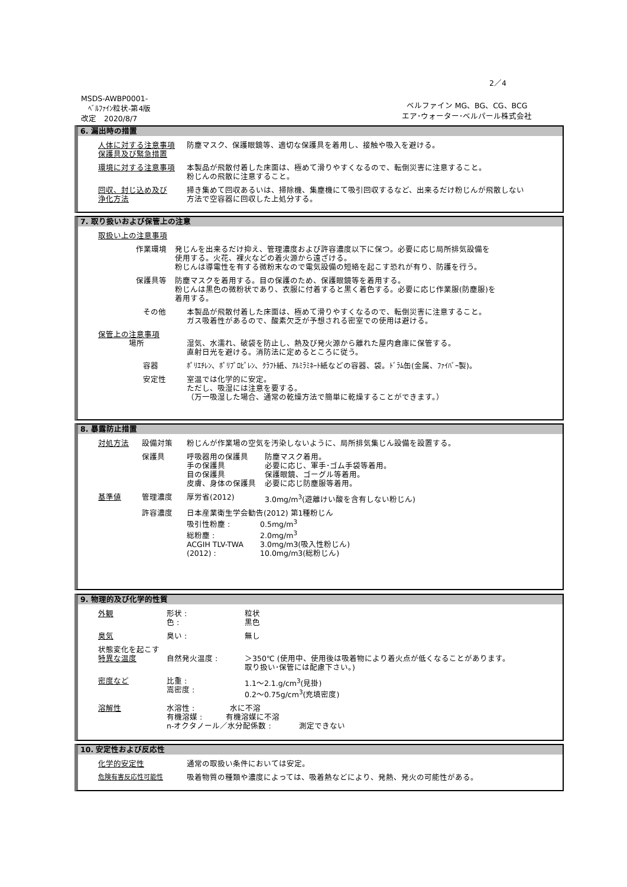2／4
MSDS-AWBP0001-
ﾍﾞﾙﾌｧｲﾝ粒状-第4版
改定　2020/8/7
ベルファイン MG、BG、CG、BCG
エア･ウォーター･ベルパール株式会社
6. 漏出時の措置
人体に対する注意事項
保護具及び緊急措置
防塵マスク、保護眼鏡等、適切な保護具を着用し、接触や吸入を避ける。
環境に対する注意事項 本製品が飛散付着した床面は、極めて滑りやすくなるので、転倒災害に注意すること。
粉じんの飛散に注意すること。
回収、封じ込め及び
浄化方法
掃き集めて回収あるいは、掃除機、集塵機にて吸引回収するなど、出来るだけ粉じんが飛散しない
方法で空容器に回収した上処分する。
7. 取り扱いおよび保管上の注意
取扱い上の注意事項
作業環境 発じんを出来るだけ抑え、管理濃度および許容濃度以下に保つ。必要に応じ局所排気設備を
使用する。火花、裸火などの着火源から遠ざける。
粉じんは導電性を有する微粉末なので電気設備の短絡を起こす恐れが有り、防護を行う。
保護具等 防塵マスクを着用する。目の保護のため、保護眼鏡等を着用する。
粉じんは黒色の微粉状であり、衣服に付着すると黒く着色する。必要に応じ作業服(防塵服)を
着用する。
その他 本製品が飛散付着した床面は、極めて滑りやすくなるので、転倒災害に注意すること。
ガス吸着性があるので、酸素欠乏が予想される密室での使用は避ける。
保管上の注意事項
場所
湿気、水濡れ、破袋を防止し、熱及び発火源から離れた屋内倉庫に保管する。
直射日光を避ける。消防法に定めるところに従う。
容器 ﾎﾟﾘｴﾁﾚﾝ、ﾎﾟﾘﾌﾟﾛﾋﾟﾚﾝ、ｸﾗﾌﾄ紙、ｱﾙﾐﾗﾐﾈｰﾄ紙などの容器、袋。ﾄﾞﾗﾑ缶(金属、ﾌｧｲﾊﾞｰ製)。
安定性 室温では化学的に安定。
ただし、吸湿には注意を要する。
（万一吸湿した場合、通常の乾燥方法で簡単に乾燥することができます。）
8. 暴露防止措置
対処方法 設備対策 粉じんが作業場の空気を汚染しないように、局所排気集じん設備を設置する。
保護具 呼吸器用の保護具
手の保護具
目の保護具
皮膚、身体の保護具
防塵マスク着用。
必要に応じ、軍手･ゴム手袋等着用。
保護眼鏡、ゴーグル等着用。
必要に応じ防塵服等着用。
基準値 管理濃度 厚労省(2012) 3.0mg/m<sup>3</sup>(遊離けい酸を含有しない粉じん)
許容濃度 日本産業衛生学会勧告(2012) 第1種粉じん
吸引性粉塵 : 0.5mg/m<sup>3</sup>
総粉塵 : 2.0mg/m<sup>3</sup>
ACGIH TLV-TWA 3.0mg/m3(吸入性粉じん)
(2012) : 10.0mg/m3(総粉じん)
9. 物理的及び化学的性質
外観 形状 :
色 :
粒状
黒色
臭気 臭い : 無し
状態変化を起こす
特異な温度
自然発火温度 :
＞350℃ (使用中、使用後は吸着物により着火点が低くなることがあります。
取り扱い･保管には配慮下さい。)
密度など 比重 :
嵩密度 :
1.1～2.1.g/cm<sup>3</sup>(見掛)
0.2～0.75g/cm<sup>3</sup>(充填密度)
溶解性 水溶性 : 水に不溶
有機溶媒 : 有機溶媒に不溶
n-オクタノール／水分配係数 : 測定できない
10. 安定性および反応性
化学的安定性 通常の取扱い条件においては安定。
危険有害反応性可能性 吸着物質の種類や濃度によっては、吸着熱などにより、発熱、発火の可能性がある。